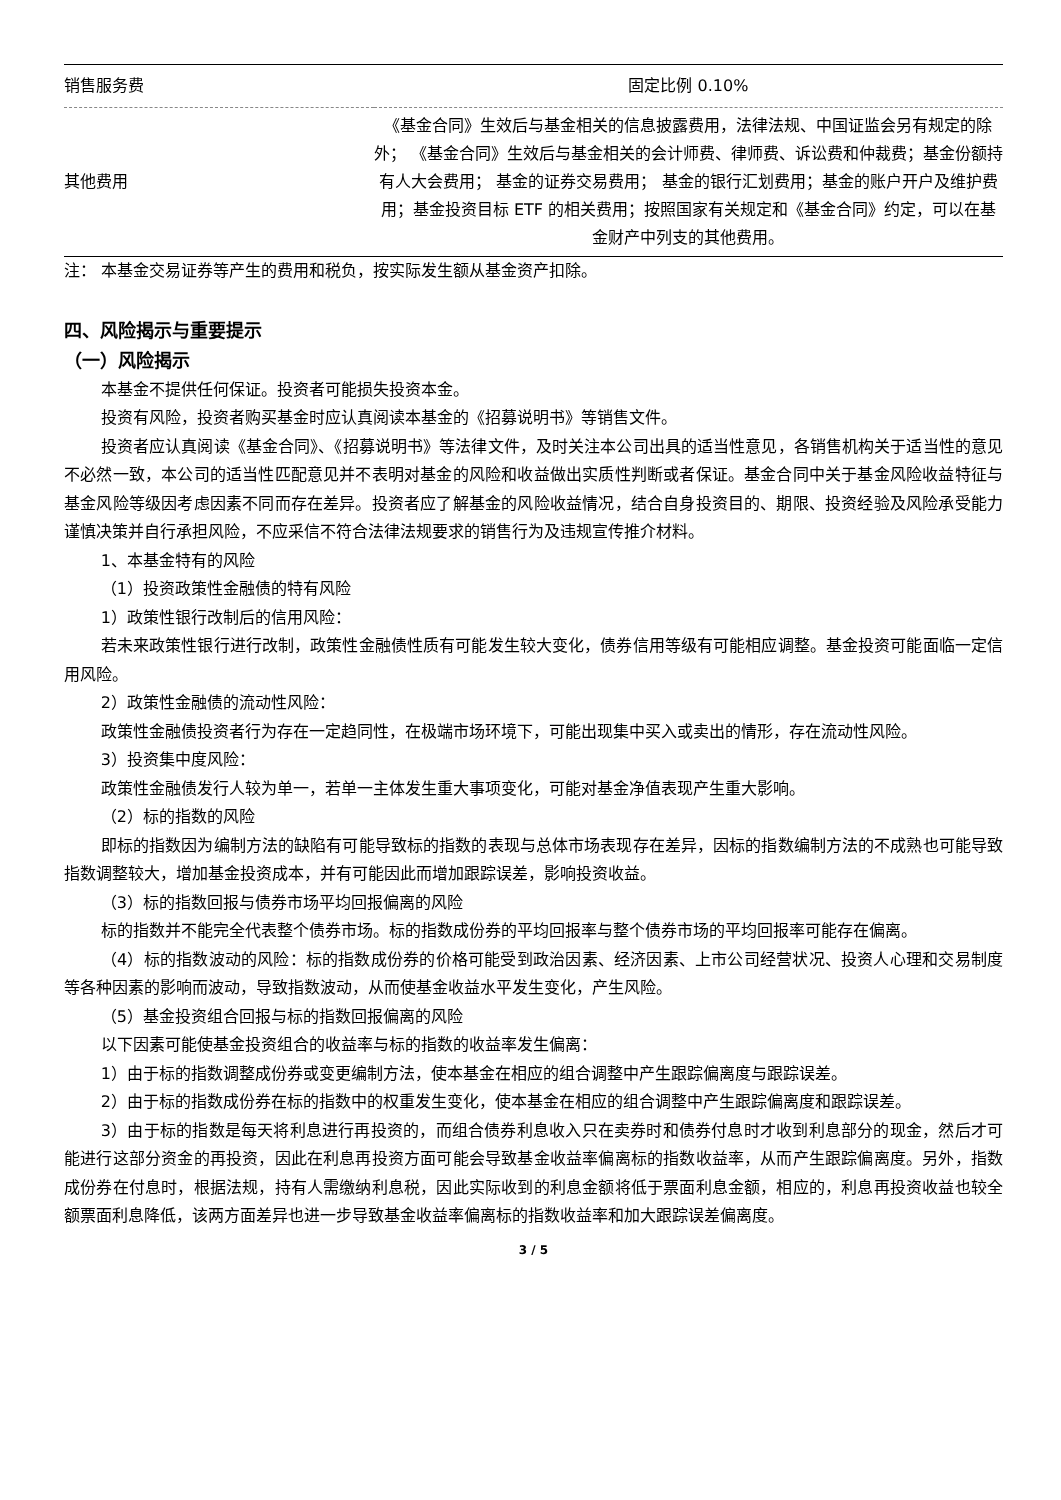| 销售服务费 | 固定比例 0.10% |
| 其他费用 | 《基金合同》生效后与基金相关的信息披露费用，法律法规、中国证监会另有规定的除外； 《基金合同》生效后与基金相关的会计师费、律师费、诉讼费和仲裁费；基金份额持有人大会费用； 基金的证券交易费用； 基金的银行汇划费用；基金的账户开户及维护费用；基金投资目标 ETF 的相关费用；按照国家有关规定和《基金合同》约定，可以在基金财产中列支的其他费用。 |
注： 本基金交易证券等产生的费用和税负，按实际发生额从基金资产扣除。
四、风险揭示与重要提示
（一）风险揭示
本基金不提供任何保证。投资者可能损失投资本金。
投资有风险，投资者购买基金时应认真阅读本基金的《招募说明书》等销售文件。
投资者应认真阅读《基金合同》、《招募说明书》等法律文件，及时关注本公司出具的适当性意见，各销售机构关于适当性的意见不必然一致，本公司的适当性匹配意见并不表明对基金的风险和收益做出实质性判断或者保证。基金合同中关于基金风险收益特征与基金风险等级因考虑因素不同而存在差异。投资者应了解基金的风险收益情况，结合自身投资目的、期限、投资经验及风险承受能力谨慎决策并自行承担风险，不应采信不符合法律法规要求的销售行为及违规宣传推介材料。
1、本基金特有的风险
（1）投资政策性金融债的特有风险
1）政策性银行改制后的信用风险：
若未来政策性银行进行改制，政策性金融债性质有可能发生较大变化，债券信用等级有可能相应调整。基金投资可能面临一定信用风险。
2）政策性金融债的流动性风险：
政策性金融债投资者行为存在一定趋同性，在极端市场环境下，可能出现集中买入或卖出的情形，存在流动性风险。
3）投资集中度风险：
政策性金融债发行人较为单一，若单一主体发生重大事项变化，可能对基金净值表现产生重大影响。
（2）标的指数的风险
即标的指数因为编制方法的缺陷有可能导致标的指数的表现与总体市场表现存在差异，因标的指数编制方法的不成熟也可能导致指数调整较大，增加基金投资成本，并有可能因此而增加跟踪误差，影响投资收益。
（3）标的指数回报与债券市场平均回报偏离的风险
标的指数并不能完全代表整个债券市场。标的指数成份券的平均回报率与整个债券市场的平均回报率可能存在偏离。
（4）标的指数波动的风险：标的指数成份券的价格可能受到政治因素、经济因素、上市公司经营状况、投资人心理和交易制度等各种因素的影响而波动，导致指数波动，从而使基金收益水平发生变化，产生风险。
（5）基金投资组合回报与标的指数回报偏离的风险
以下因素可能使基金投资组合的收益率与标的指数的收益率发生偏离：
1）由于标的指数调整成份券或变更编制方法，使本基金在相应的组合调整中产生跟踪偏离度与跟踪误差。
2）由于标的指数成份券在标的指数中的权重发生变化，使本基金在相应的组合调整中产生跟踪偏离度和跟踪误差。
3）由于标的指数是每天将利息进行再投资的，而组合债券利息收入只在卖券时和债券付息时才收到利息部分的现金，然后才可能进行这部分资金的再投资，因此在利息再投资方面可能会导致基金收益率偏离标的指数收益率，从而产生跟踪偏离度。另外，指数成份券在付息时，根据法规，持有人需缴纳利息税，因此实际收到的利息金额将低于票面利息金额，相应的，利息再投资收益也较全额票面利息降低，该两方面差异也进一步导致基金收益率偏离标的指数收益率和加大跟踪误差偏离度。
3 / 5